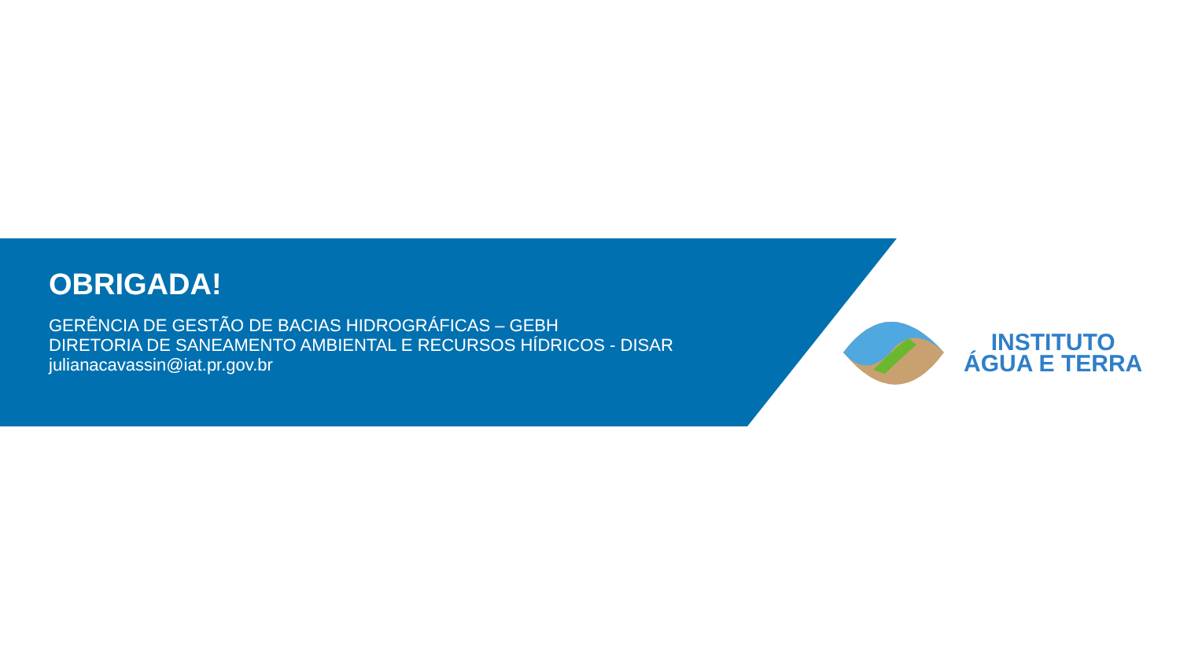OBRIGADA!
GERÊNCIA DE GESTÃO DE BACIAS HIDROGRÁFICAS – GEBH
DIRETORIA DE SANEAMENTO AMBIENTAL E RECURSOS HÍDRICOS - DISAR
julianacavassin@iat.pr.gov.br
INSTITUTO
ÁGUA E TERRA